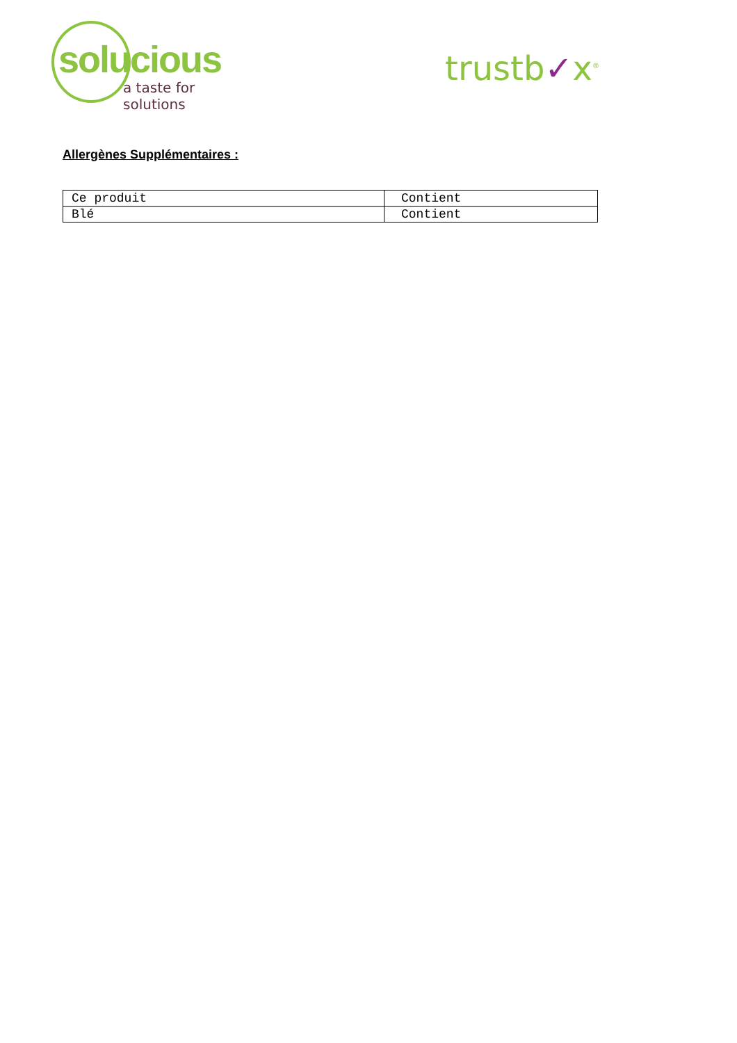solucious
a taste for solutions
trustb✓x<sup>®</sup>
Allergènes Supplémentaires :
| Ce produit | Contient |
| Blé | Contient |